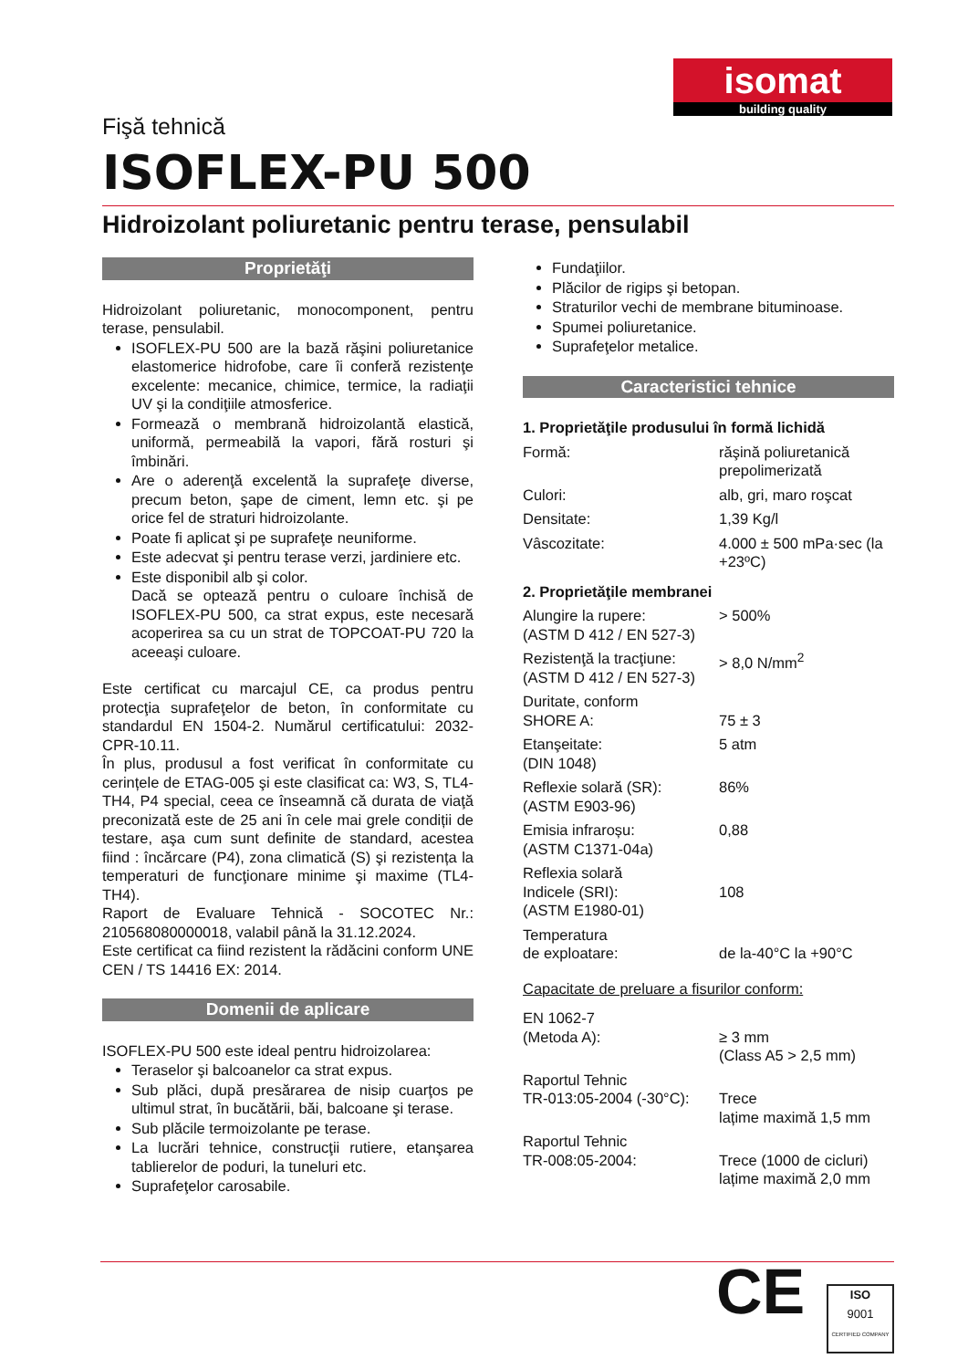isomat
building quality
Fişă tehnică
ISOFLEX-PU 500
Hidroizolant poliuretanic pentru terase, pensulabil
Proprietăţi
Hidroizolant poliuretanic, monocomponent, pentru terase, pensulabil.
ISOFLEX-PU 500 are la bază răşini poliuretanice elastomerice hidrofobe, care îi conferă rezistenţe excelente: mecanice, chimice, termice, la radiaţii UV şi la condiţiile atmosferice.
Formează o membrană hidroizolantă elastică, uniformă, permeabilă la vapori, fără rosturi şi îmbinări.
Are o aderenţă excelentă la suprafeţe diverse, precum beton, şape de ciment, lemn etc. şi pe orice fel de straturi hidroizolante.
Poate fi aplicat şi pe suprafeţe neuniforme.
Este adecvat şi pentru terase verzi, jardiniere etc.
Este disponibil alb şi color.
Dacă se optează pentru o culoare închisă de ISOFLEX-PU 500, ca strat expus, este necesară acoperirea sa cu un strat de TOPCOAT-PU 720 la aceeaşi culoare.
Este certificat cu marcajul CE, ca produs pentru protecţia suprafeţelor de beton, în conformitate cu standardul EN 1504-2. Numărul certificatului: 2032-CPR-10.11.
În plus, produsul a fost verificat în conformitate cu cerințele de ETAG-005 şi este clasificat ca: W3, S, TL4-TH4, P4 special, ceea ce înseamnă că durata de viaţă preconizată este de 25 ani în cele mai grele condiții de testare, aşa cum sunt definite de standard, acestea fiind : încărcare (P4), zona climatică (S) şi rezistența la temperaturi de funcţionare minime şi maxime (TL4-TH4).
Raport de Evaluare Tehnică - SOCOTEC Nr.: 210568080000018, valabil până la 31.12.2024.
Este certificat ca fiind rezistent la rădăcini conform UNE CEN / TS 14416 EX: 2014.
Domenii de aplicare
ISOFLEX-PU 500 este ideal pentru hidroizolarea:
Teraselor şi balcoanelor ca strat expus.
Sub plăci, după presărarea de nisip cuarţos pe ultimul strat, în bucătării, băi, balcoane şi terase.
Sub plăcile termoizolante pe terase.
La lucrări tehnice, construcţii rutiere, etanşarea tablierelor de poduri, la tuneluri etc.
Suprafeţelor carosabile.
Fundaţiilor.
Plăcilor de rigips şi betopan.
Straturilor vechi de membrane bituminoase.
Spumei poliuretanice.
Suprafeţelor metalice.
Caracteristici tehnice
1. Proprietăţile produsului în formă lichidă
| Formă: | răşină poliuretanică prepolimerizată |
| Culori: | alb, gri, maro roşcat |
| Densitate: | 1,39 Kg/l |
| Vâscozitate: | 4.000 ± 500 mPa·sec (la +23ºC) |
2. Proprietăţile membranei
| Alungire la rupere: (ASTM D 412 / EN 527-3) | > 500% |
| Rezistenţă la tracţiune: (ASTM D 412 / EN 527-3) | > 8,0 N/mm<sup>2</sup> |
| Duritate, conform SHORE A: | 75 ± 3 |
| Etanşeitate: (DIN 1048) | 5 atm |
| Reflexie solară (SR): (ASTM E903-96) | 86% |
| Emisia infraroșu: (ASTM C1371-04a) | 0,88 |
| Reflexia solară Indicele (SRI): (ASTM E1980-01) | 108 |
| Temperatura de exploatare: | de la-40°C la +90°C |
Capacitate de preluare a fisurilor conform:
| EN 1062-7 (Metoda A): | ≥ 3 mm (Class A5 > 2,5 mm) |
| Raportul Tehnic TR-013:05-2004 (-30°C): | Trece lațime maximă 1,5 mm |
| Raportul Tehnic TR-008:05-2004: | Trece (1000 de cicluri) lațime maximă 2,0 mm |
CE
ISO
9001
CERTIFIED COMPANY